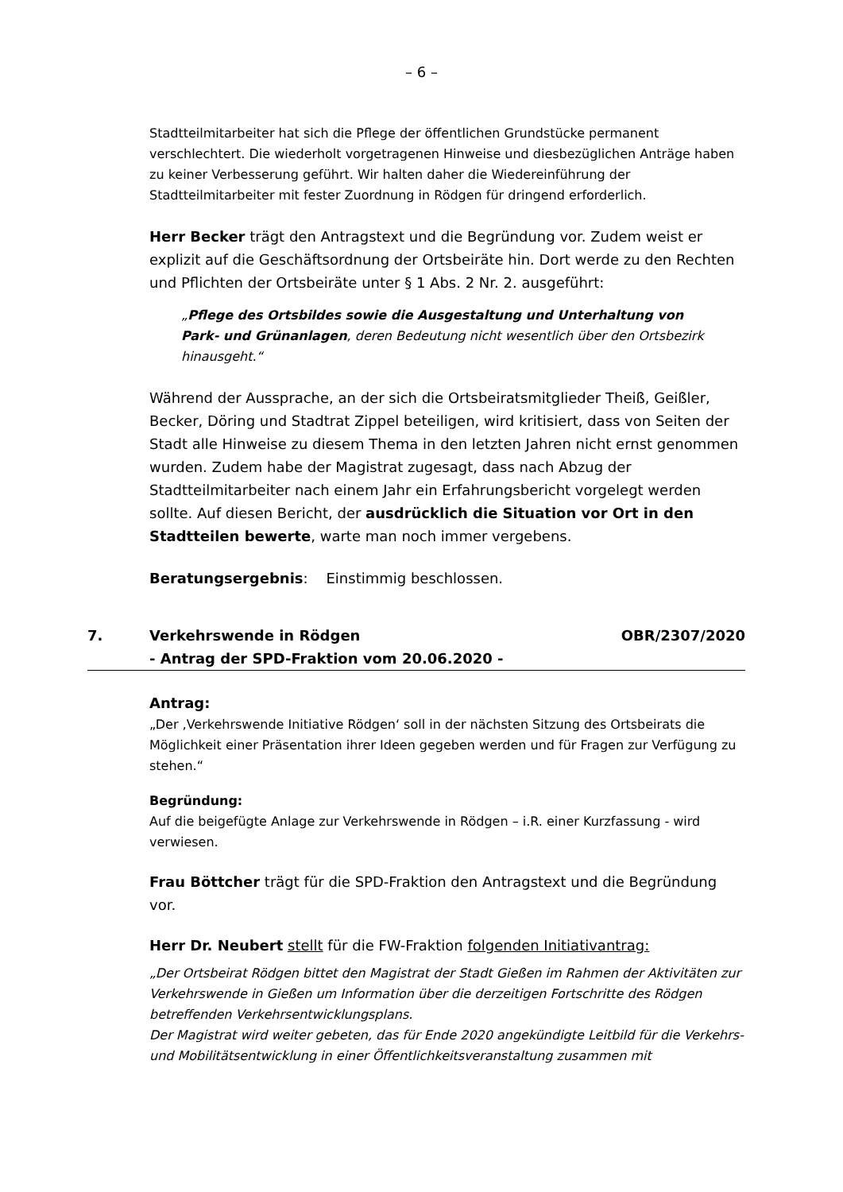– 6 –
Stadtteilmitarbeiter hat sich die Pflege der öffentlichen Grundstücke permanent verschlechtert. Die wiederholt vorgetragenen Hinweise und diesbezüglichen Anträge haben zu keiner Verbesserung geführt. Wir halten daher die Wiedereinführung der Stadtteilmitarbeiter mit fester Zuordnung in Rödgen für dringend erforderlich.
Herr Becker trägt den Antragstext und die Begründung vor. Zudem weist er explizit auf die Geschäftsordnung der Ortsbeiräte hin. Dort werde zu den Rechten und Pflichten der Ortsbeiräte unter § 1 Abs. 2 Nr. 2. ausgeführt:
„Pflege des Ortsbildes sowie die Ausgestaltung und Unterhaltung von Park- und Grünanlagen, deren Bedeutung nicht wesentlich über den Ortsbezirk hinausgeht.“
Während der Aussprache, an der sich die Ortsbeiratsmitglieder Theiß, Geißler, Becker, Döring und Stadtrat Zippel beteiligen, wird kritisiert, dass von Seiten der Stadt alle Hinweise zu diesem Thema in den letzten Jahren nicht ernst genommen wurden. Zudem habe der Magistrat zugesagt, dass nach Abzug der Stadtteilmitarbeiter nach einem Jahr ein Erfahrungsbericht vorgelegt werden sollte. Auf diesen Bericht, der ausdrücklich die Situation vor Ort in den Stadtteilen bewerte, warte man noch immer vergebens.
Beratungsergebnis: Einstimmig beschlossen.
7. Verkehrswende in Rödgen
- Antrag der SPD-Fraktion vom 20.06.2020 - OBR/2307/2020
Antrag:
„Der ‚Verkehrswende Initiative Rödgen‘ soll in der nächsten Sitzung des Ortsbeirats die Möglichkeit einer Präsentation ihrer Ideen gegeben werden und für Fragen zur Verfügung zu stehen.“
Begründung:
Auf die beigefügte Anlage zur Verkehrswende in Rödgen – i.R. einer Kurzfassung - wird verwiesen.
Frau Böttcher trägt für die SPD-Fraktion den Antragstext und die Begründung vor.
Herr Dr. Neubert stellt für die FW-Fraktion folgenden Initiativantrag:
„Der Ortsbeirat Rödgen bittet den Magistrat der Stadt Gießen im Rahmen der Aktivitäten zur Verkehrswende in Gießen um Information über die derzeitigen Fortschritte des Rödgen betreffenden Verkehrsentwicklungsplans.
Der Magistrat wird weiter gebeten, das für Ende 2020 angekündigte Leitbild für die Verkehrs- und Mobilitätsentwicklung in einer Öffentlichkeitsveranstaltung zusammen mit